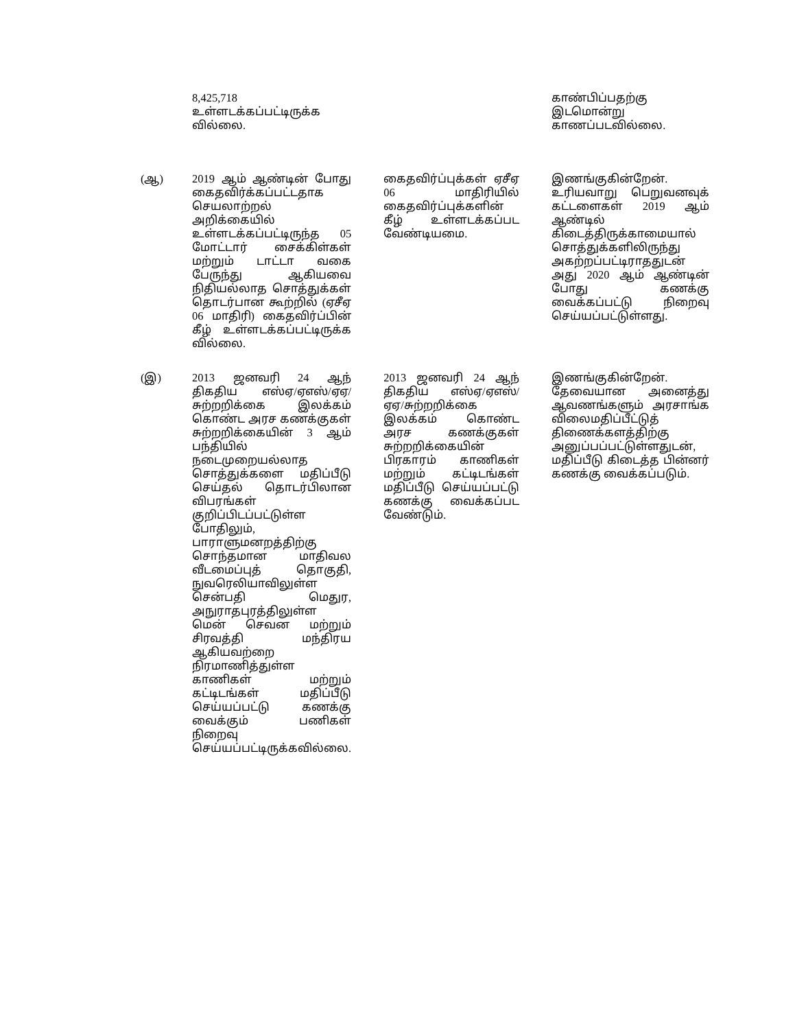| | 8,425,718 உள்ளடக்கப்பட்டிருக்க வில்லை. | | காண்பிப்பதற்கு இடமொன்று காணப்படவில்லை. |
| (ஆ) | 2019 ஆம் ஆண்டின் போது கைதவிர்க்கப்பட்டதாக செயலாற்றல் அறிக்கையில் உள்ளடக்கப்பட்டிருந்த 05 மோட்டார் சைக்கிள்கள் மற்றும் டாட்டா வகை பேருந்து ஆகியவை நிதியல்லாத சொத்துக்கள் தொடர்பான கூற்றில் (ஏசீஏ 06 மாதிரி) கைதவிர்ப்பின் கீழ் உள்ளடக்கப்பட்டிருக்க வில்லை. | கைதவிர்ப்புக்கள் ஏசீஏ 06 மாதிரியில் கைதவிர்ப்புக்களின் கீழ் உள்ளடக்கப்பட வேண்டியமை. | இணங்குகின்றேன். உரியவாறு பெறுவனவுக் கட்டளைகள் 2019 ஆம் ஆண்டில் கிடைத்திருக்காமையால் சொத்துக்களிலிருந்து அகற்றப்பட்டிராததுடன் அது 2020 ஆம் ஆண்டின் போது கணக்கு வைக்கப்பட்டு நிறைவு செய்யப்பட்டுள்ளது. |
| (இ) | 2013 ஜனவரி 24 ஆந் திகதிய எஸ்ஏ/ஏஎஸ்/ஏஏ/சுற்றறிக்கை இலக்கம் கொண்ட அரச கணக்குகள் சுற்றறிக்கையின் 3 ஆம் பந்தியில் நடைமுறையல்லாத சொத்துக்களை மதிப்பீடு செய்தல் தொடர்பிலான விபரங்கள் குறிப்பிடப்பட்டுள்ள போதிலும், பாராளுமனறத்திற்கு சொந்தமான மாதிவல வீடமைப்புத் தொகுதி, நுவரெலியாவிலுள்ள சென்பதி மெதுர, அநுராதபுரத்திலுள்ள மென் செவன மற்றும் சிரவத்தி மந்திரய ஆகியவற்றை நிரமாணித்துள்ள காணிகள் மற்றும் கட்டிடங்கள் மதிப்பீடு செய்யப்பட்டு கணக்கு வைக்கும் பணிகள் நிறைவு செய்யப்பட்டிருக்கவில்லை. | 2013 ஜனவரி 24 ஆந் திகதிய எஸ்ஏ/ஏஎஸ்/ஏஏ/சுற்றறிக்கை இலக்கம் கொண்ட அரச கணக்குகள் சுற்றறிக்கையின் பிரகாரம் காணிகள் மற்றும் கட்டிடங்கள் மதிப்பீடு செய்யப்பட்டு கணக்கு வைக்கப்பட வேண்டும். | இணங்குகின்றேன். தேவையான அனைத்து ஆவணங்களும் அரசாங்க விலைமதிப்பீட்டுத் திணைக்களத்திற்கு அனுப்பப்பட்டுள்ளதுடன், மதிப்பீடு கிடைத்த பின்னர் கணக்கு வைக்கப்படும். |